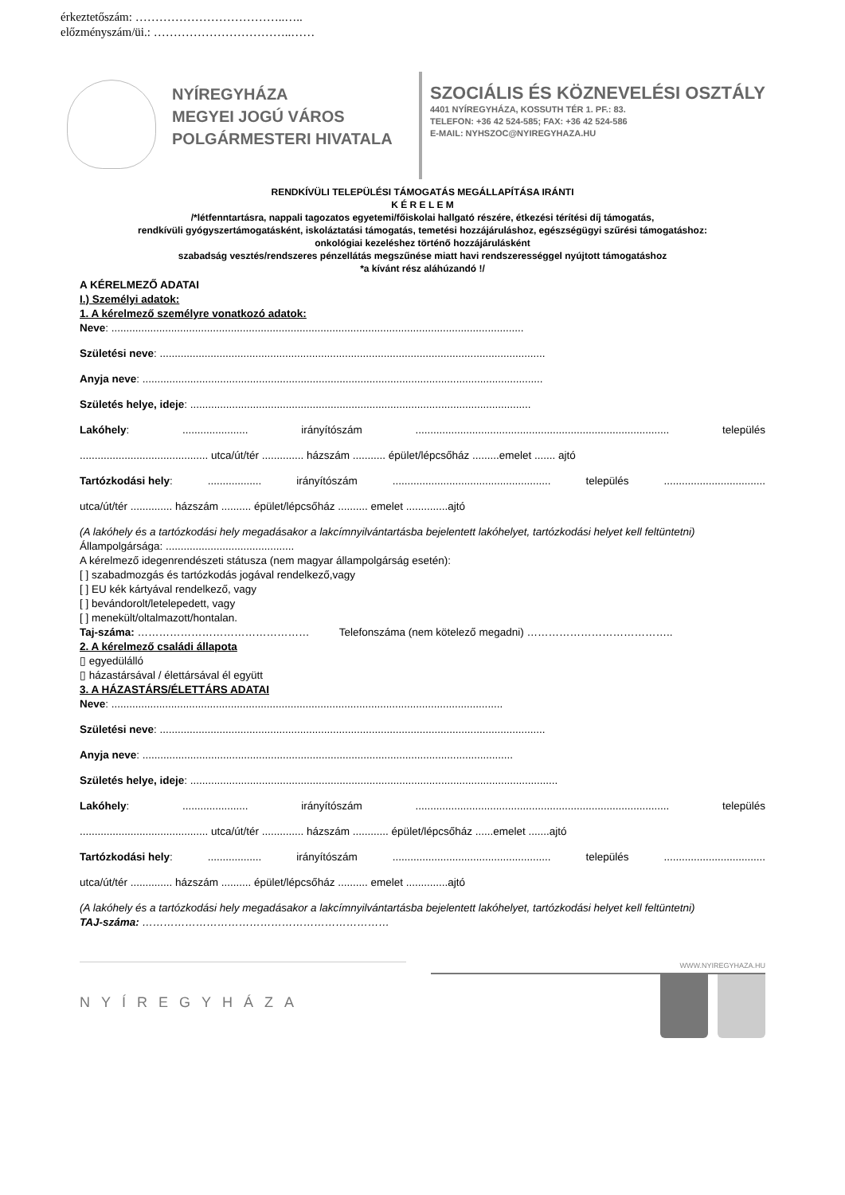érkeztetőszám: ………………………………..…..
előzményszám/üi.: ……………………………..……
NYÍREGYHÁZA
MEGYEI JOGÚ VÁROS
POLGÁRMESTERI HIVATALA
SZOCIÁLIS ÉS KÖZNEVELÉSI OSZTÁLY
4401 NYÍREGYHÁZA, KOSSUTH TÉR 1. PF.: 83.
TELEFON: +36 42 524-585; FAX: +36 42 524-586
E-MAIL: NYHSZOC@NYIREGYHAZA.HU
RENDKÍVÜLI TELEPÜLÉSI TÁMOGATÁS MEGÁLLAPÍTÁSA IRÁNTI
K É R E L E M
/*létfenntartásra, nappali tagozatos egyetemi/főiskolai hallgató részére, étkezési térítési díj támogatás,
rendkívüli gyógyszertámogatásként, iskoláztatási támogatás, temetési hozzájáruláshoz, egészségügyi szűrési támogatáshoz:
onkológiai kezeléshez történő hozzájárulásként
szabadság vesztés/rendszeres pénzellátás megszűnése miatt havi rendszerességgel nyújtott támogatáshoz
*a kívánt rész aláhúzandó !/
A KÉRELMEZŐ ADATAI
I.) Személyi adatok:
1. A kérelmező személyre vonatkozó adatok:
Neve: ..........................................................................................................................................
Születési neve: .................................................................................................................................
Anyja neve: ......................................................................................................................................
Születés helye, ideje: ..................................................................................................................
Lakóhely: ...................... irányítószám ..................................................................................... település
........................................... utca/út/tér .............. házszám ........... épület/lépcsőház .........emelet ....... ajtó
Tartózkodási hely: .................. irányítószám ..................................................... település ..................................
utca/út/tér .............. házszám .......... épület/lépcsőház .......... emelet ..............ajtó
(A lakóhely és a tartózkodási hely megadásakor a lakcímnyilvántartásba bejelentett lakóhelyet, tartózkodási helyet kell feltüntetni)
Állampolgársága: ...........................................
A kérelmező idegenrendészeti státusza (nem magyar állampolgárság esetén):
[ ] szabadmozgás és tartózkodás jogával rendelkező,vagy
[ ] EU kék kártyával rendelkező, vagy
[ ] bevándorolt/letelepedett, vagy
[ ] menekült/oltalmazott/hontalan.
Taj-száma: ………………………………………… Telefonszáma (nem kötelező megadni) …………………………………..
2. A kérelmező családi állapota
▯ egyedülálló
▯ házastársával / élettársával él együtt
3. A HÁZASTÁRS/ÉLETTÁRS ADATAI
Neve: ...................................................................................................................................
Születési neve: .................................................................................................................................
Anyja neve: ............................................................................................................................
Születés helye, ideje: ...........................................................................................................................
Lakóhely: ...................... irányítószám ..................................................................................... település
........................................... utca/út/tér .............. házszám ............ épület/lépcsőház ......emelet .......ajtó
Tartózkodási hely: .................. irányítószám ..................................................... település ..................................
utca/út/tér .............. házszám .......... épület/lépcsőház .......... emelet ..............ajtó
(A lakóhely és a tartózkodási hely megadásakor a lakcímnyilvántartásba bejelentett lakóhelyet, tartózkodási helyet kell feltüntetni)
TAJ-száma: ……………………………………………………………
NYÍREGYHÁZA
WWW.NYIREGYHAZA.HU